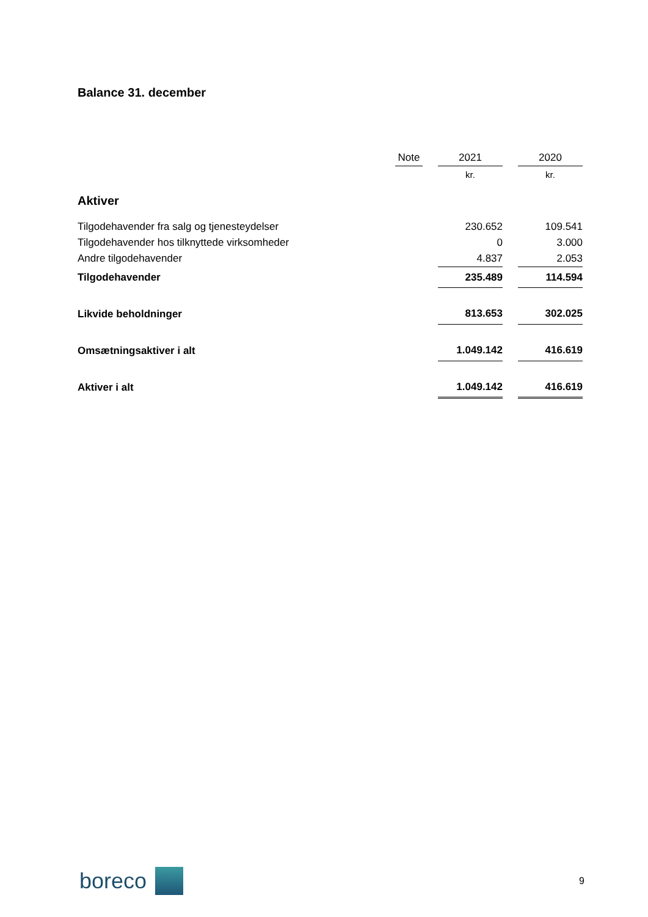Balance 31. december
| | Note | | 2021 | | 2020 |
| --- | --- | --- | --- | --- | --- |
| | | | kr. | | kr. |
| Aktiver | | | | | |
| Tilgodehavender fra salg og tjenesteydelser | | | 230.652 | | 109.541 |
| Tilgodehavender hos tilknyttede virksomheder | | | 0 | | 3.000 |
| Andre tilgodehavender | | | 4.837 | | 2.053 |
| Tilgodehavender | | | 235.489 | | 114.594 |
| Likvide beholdninger | | | 813.653 | | 302.025 |
| Omsætningsaktiver i alt | | | 1.049.142 | | 416.619 |
| Aktiver i alt | | | 1.049.142 | | 416.619 |
boreco
9